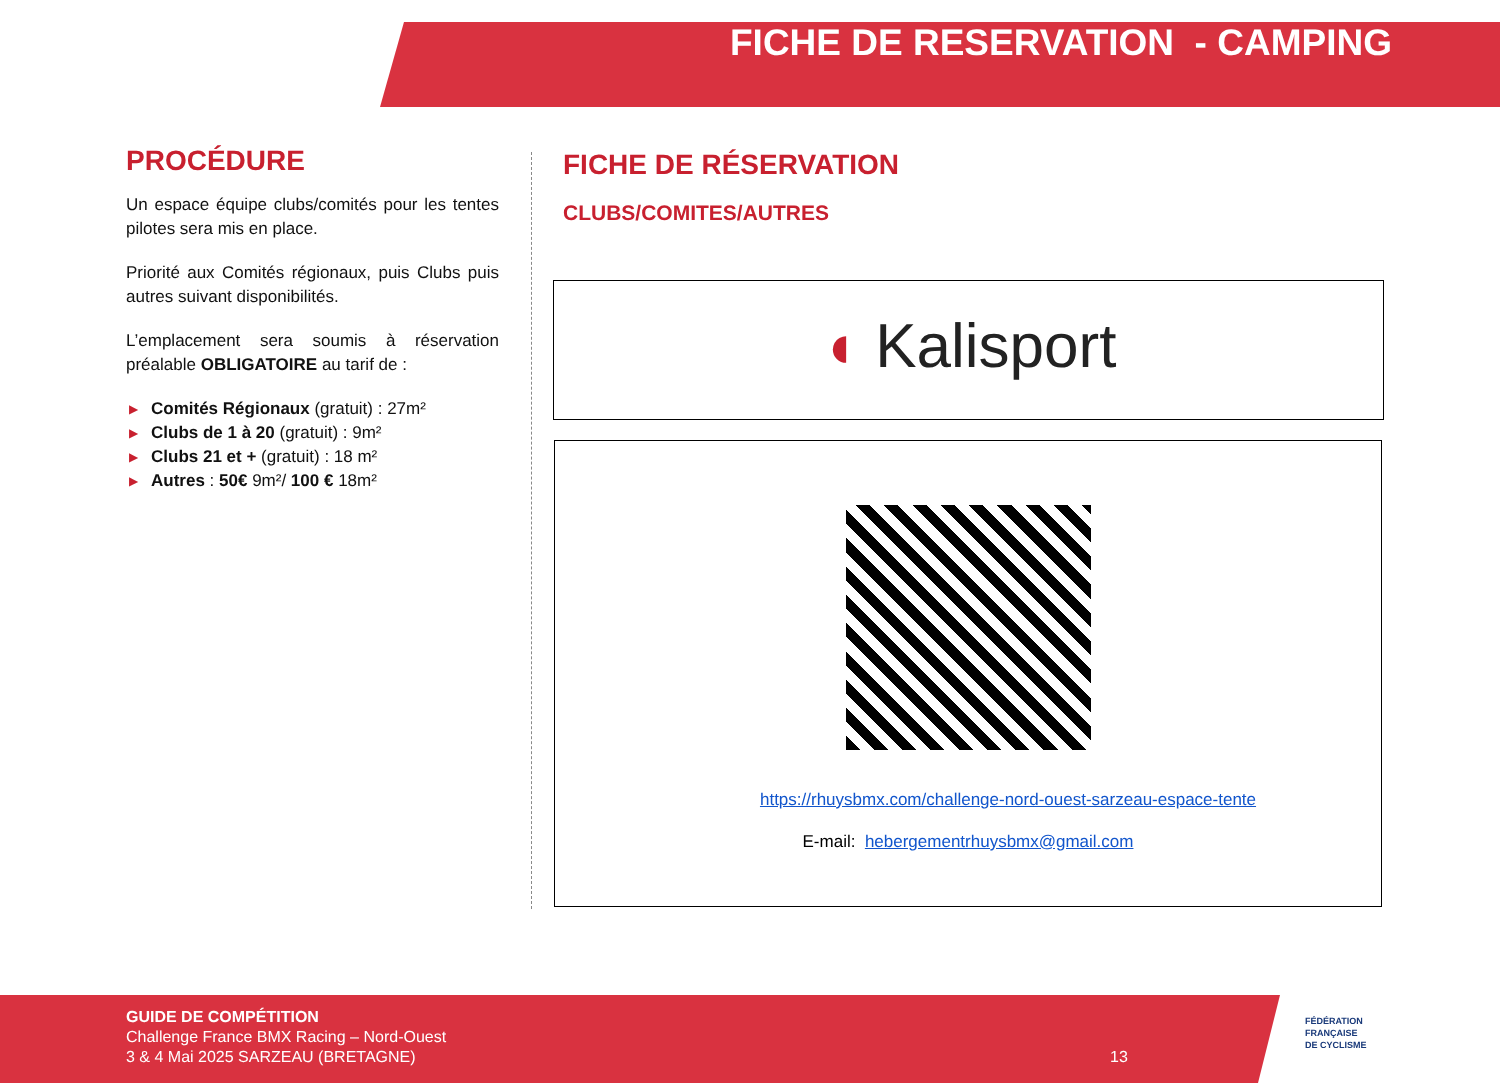FICHE DE RESERVATION - CAMPING
PROCÉDURE
Un espace équipe clubs/comités pour les tentes pilotes sera mis en place.
Priorité aux Comités régionaux, puis Clubs puis autres suivant disponibilités.
L’emplacement sera soumis à réservation préalable OBLIGATOIRE au tarif de :
▶ Comités Régionaux (gratuit) : 27m²
▶ Clubs de 1 à 20 (gratuit) : 9m²
▶ Clubs 21 et + (gratuit) : 18 m²
▶ Autres : 50€ 9m²/ 100 € 18m²
FICHE DE RÉSERVATION
CLUBS/COMITES/AUTRES
◖ Kalisport
https://rhuysbmx.com/challenge-nord-ouest-sarzeau-espace-tente
E-mail: hebergementrhuysbmx@gmail.com
GUIDE DE COMPÉTITION
Challenge France BMX Racing – Nord-Ouest
3 & 4 Mai 2025 SARZEAU (BRETAGNE) 13
FÉDÉRATION
FRANÇAISE
DE CYCLISME